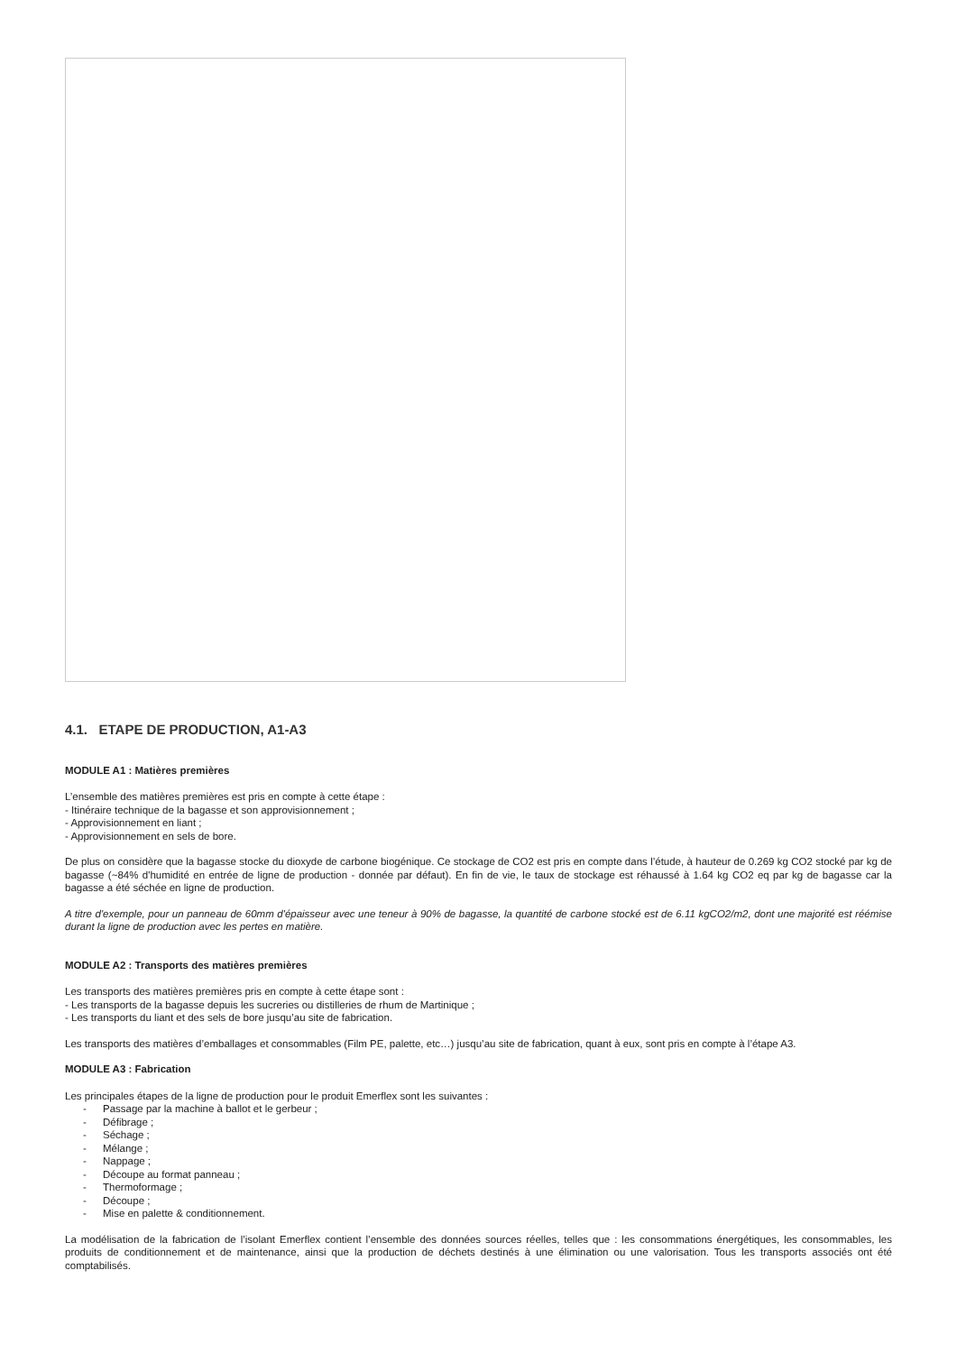4.1. ETAPE DE PRODUCTION, A1-A3
MODULE A1 : Matières premières
L’ensemble des matières premières est pris en compte à cette étape :
- Itinéraire technique de la bagasse et son approvisionnement ;
- Approvisionnement en liant ;
- Approvisionnement en sels de bore.
De plus on considère que la bagasse stocke du dioxyde de carbone biogénique. Ce stockage de CO2 est pris en compte dans l’étude, à hauteur de 0.269 kg CO2 stocké par kg de bagasse (~84% d'humidité en entrée de ligne de production - donnée par défaut). En fin de vie, le taux de stockage est réhaussé à 1.64 kg CO2 eq par kg de bagasse car la bagasse a été séchée en ligne de production.
A titre d'exemple, pour un panneau de 60mm d'épaisseur avec une teneur à 90% de bagasse, la quantité de carbone stocké est de 6.11 kgCO2/m2, dont une majorité est réémise durant la ligne de production avec les pertes en matière.
MODULE A2 : Transports des matières premières
Les transports des matières premières pris en compte à cette étape sont :
- Les transports de la bagasse depuis les sucreries ou distilleries de rhum de Martinique ;
- Les transports du liant et des sels de bore jusqu’au site de fabrication.
Les transports des matières d’emballages et consommables (Film PE, palette, etc…) jusqu’au site de fabrication, quant à eux, sont pris en compte à l’étape A3.
MODULE A3 : Fabrication
Les principales étapes de la ligne de production pour le produit Emerflex sont les suivantes :
- Passage par la machine à ballot et le gerbeur ;
- Défibrage ;
- Séchage ;
- Mélange ;
- Nappage ;
- Découpe au format panneau ;
- Thermoformage ;
- Découpe ;
- Mise en palette & conditionnement.
La modélisation de la fabrication de l’isolant Emerflex contient l’ensemble des données sources réelles, telles que : les consommations énergétiques, les consommables, les produits de conditionnement et de maintenance, ainsi que la production de déchets destinés à une élimination ou une valorisation. Tous les transports associés ont été comptabilisés.